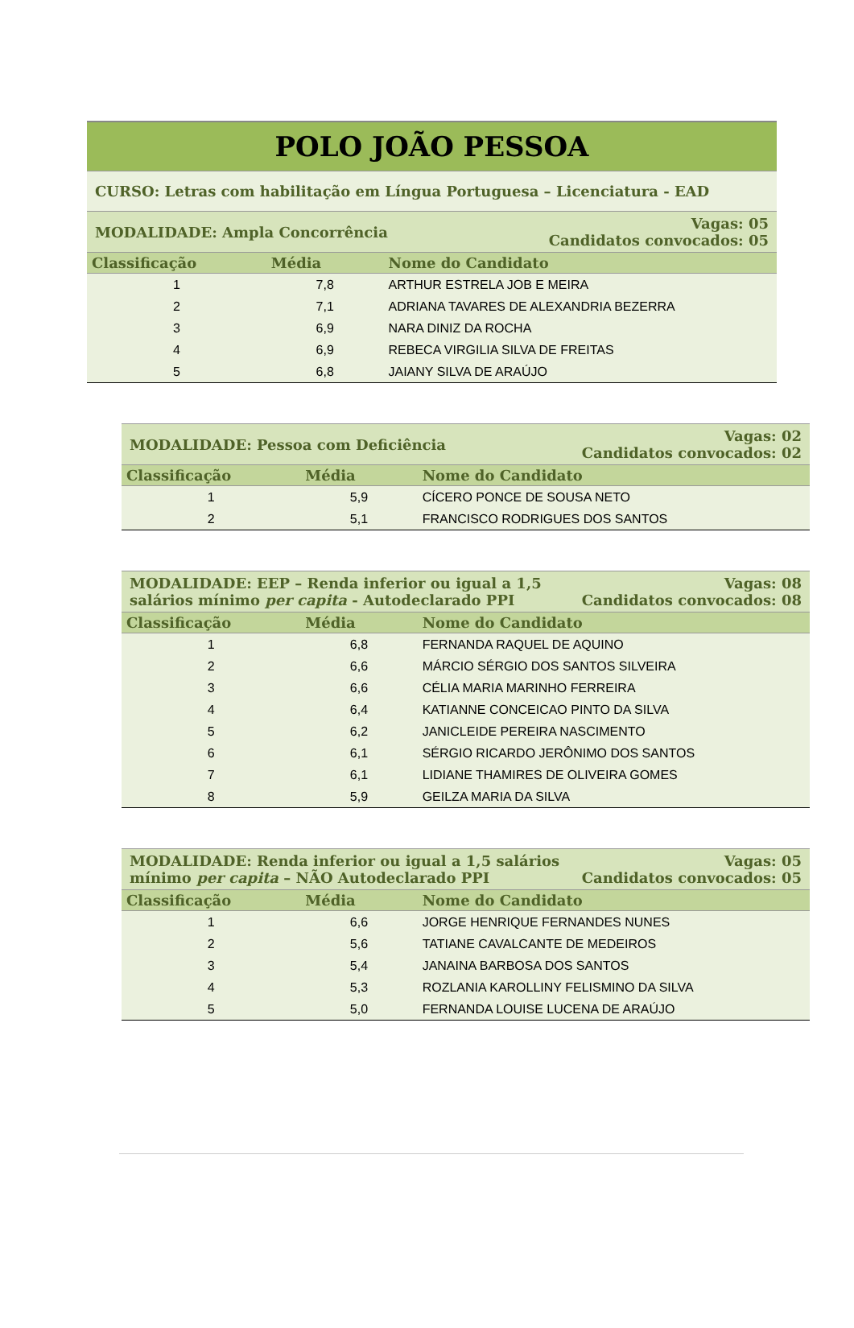POLO JOÃO PESSOA
CURSO: Letras com habilitação em Língua Portuguesa – Licenciatura - EAD
MODALIDADE: Ampla Concorrência
Vagas: 05
Candidatos convocados: 05
| Classificação | Média | Nome do Candidato |
| --- | --- | --- |
| 1 | 7,8 | ARTHUR ESTRELA JOB E MEIRA |
| 2 | 7,1 | ADRIANA TAVARES DE ALEXANDRIA BEZERRA |
| 3 | 6,9 | NARA DINIZ DA ROCHA |
| 4 | 6,9 | REBECA VIRGILIA SILVA DE FREITAS |
| 5 | 6,8 | JAIANY SILVA DE ARAÚJO |
MODALIDADE: Pessoa com Deficiência
Vagas: 02
Candidatos convocados: 02
| Classificação | Média | Nome do Candidato |
| --- | --- | --- |
| 1 | 5,9 | CÍCERO PONCE DE SOUSA NETO |
| 2 | 5,1 | FRANCISCO RODRIGUES DOS SANTOS |
MODALIDADE: EEP – Renda inferior ou igual a 1,5
salários mínimo per capita - Autodeclarado PPI
Vagas: 08
Candidatos convocados: 08
| Classificação | Média | Nome do Candidato |
| --- | --- | --- |
| 1 | 6,8 | FERNANDA RAQUEL DE AQUINO |
| 2 | 6,6 | MÁRCIO SÉRGIO DOS SANTOS SILVEIRA |
| 3 | 6,6 | CÉLIA MARIA MARINHO FERREIRA |
| 4 | 6,4 | KATIANNE CONCEICAO PINTO DA SILVA |
| 5 | 6,2 | JANICLEIDE PEREIRA NASCIMENTO |
| 6 | 6,1 | SÉRGIO RICARDO JERÔNIMO DOS SANTOS |
| 7 | 6,1 | LIDIANE THAMIRES DE OLIVEIRA GOMES |
| 8 | 5,9 | GEILZA MARIA DA SILVA |
MODALIDADE: Renda inferior ou igual a 1,5 salários
mínimo per capita – NÃO Autodeclarado PPI
Vagas: 05
Candidatos convocados: 05
| Classificação | Média | Nome do Candidato |
| --- | --- | --- |
| 1 | 6,6 | JORGE HENRIQUE FERNANDES NUNES |
| 2 | 5,6 | TATIANE CAVALCANTE DE MEDEIROS |
| 3 | 5,4 | JANAINA BARBOSA DOS SANTOS |
| 4 | 5,3 | ROZLANIA KAROLLINY FELISMINO DA SILVA |
| 5 | 5,0 | FERNANDA LOUISE LUCENA DE ARAÚJO |